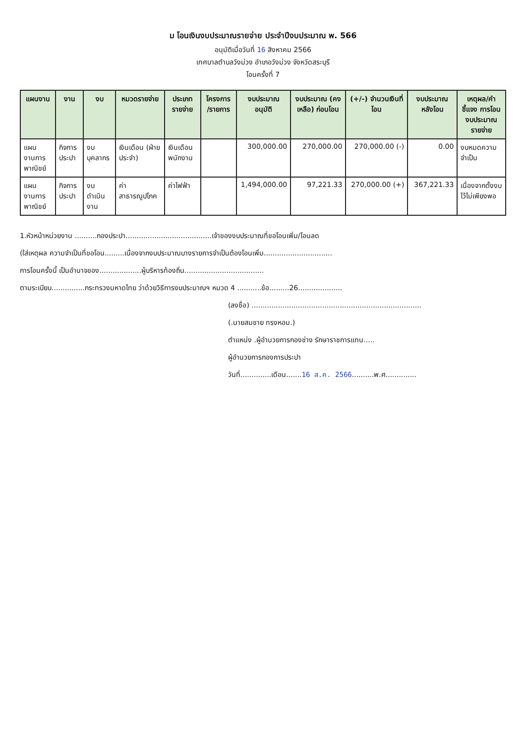ม โอนเงินงบประมาณรายจ่าย ประจำปีงบประมาณ พ. 566
อนุมัติเมื่อวันที่ 16 สิงหาคม 2566
เทศบาลตำบลวังม่วง อำเภอวังม่วง จังหวัดสระบุรี
โอนครั้งที่ 7
| แผนงาน | งาน | งบ | หมวดรายจ่าย | ประเภทรายจ่าย | โครงการ /รายการ | งบประมาณ อนุมัติ | งบประมาณ (คงเหลือ) ก่อนโอน | (+/-) จำนวนเงินที่โอน | งบประมาณ หลังโอน | เหตุผล/คำชี้แจง การโอนงบประมาณรายจ่าย |
| --- | --- | --- | --- | --- | --- | --- | --- | --- | --- | --- |
| แผนงานการพาณิชย์ | กิจการประปา | งบบุคลากร | เงินเดือน (ฝ่ายประจำ) | เงินเดือนพนักงาน | | 300,000.00 | 270,000.00 | 270,000.00 (-) | 0.00 | งบหมดความจำเป็น |
| แผนงานการพาณิชย์ | กิจการประปา | งบดำเนินงาน | ค่าสาธารณูปโภค | ค่าไฟฟ้า | | 1,494,000.00 | 97,221.33 | 270,000.00 (+) | 367,221.33 | เนื่องจากตั้งงบไว้ไม่เพียงพอ |
1.หัวหน้าหน่วยงาน ..........กองประปา.......................................เจ้าของงบประมาณที่ขอโอนเพิ่ม/โอนลด
(ใส่เหตุผล ความจำเป็นที่ขอโอน.........เนื่องจากงบประมาณบางรายการจำเป็นต้องโอนเพิ่ม...............................
การโอนครั้งนี้ เป็นอำนาจของ...................ผู้บริหารท้องถิ่น....................................
ตามระเบียบ...............กระทรวงมหาดไทย ว่าด้วยวิธีการงบประมาณฯ หมวด 4 ...........ข้อ.........26....................
(ลงชื่อ) .............................................................................
(.นายสมชาย ทรงหอม.)
ตำแหน่ง .ผู้อำนวยการกองช่าง รักษาราชการแทน.....
ผู้อำนวยการกองการประปา
วันที่..............เดือน.......16 ส.ค. 2566..........พ.ศ..............